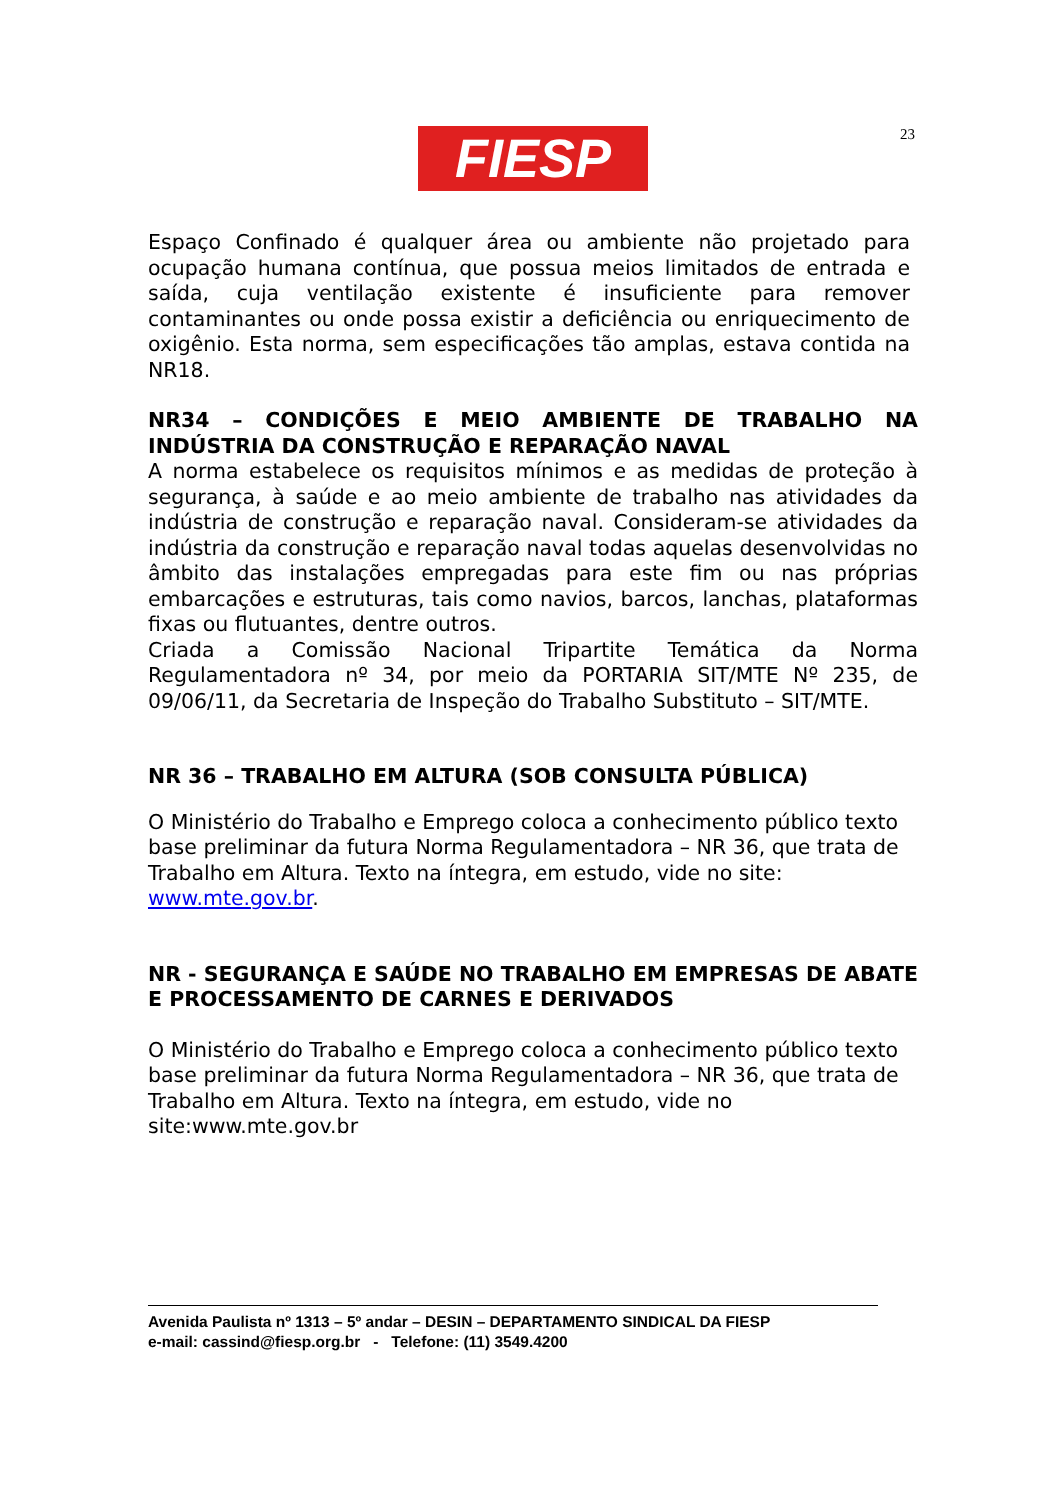FIESP 23
Espaço Confinado é qualquer área ou ambiente não projetado para ocupação humana contínua, que possua meios limitados de entrada e saída, cuja ventilação existente é insuficiente para remover contaminantes ou onde possa existir a deficiência ou enriquecimento de oxigênio. Esta norma, sem especificações tão amplas, estava contida na NR18.
NR34 – CONDIÇÕES E MEIO AMBIENTE DE TRABALHO NA INDÚSTRIA DA CONSTRUÇÃO E REPARAÇÃO NAVAL
A norma estabelece os requisitos mínimos e as medidas de proteção à segurança, à saúde e ao meio ambiente de trabalho nas atividades da indústria de construção e reparação naval. Consideram-se atividades da indústria da construção e reparação naval todas aquelas desenvolvidas no âmbito das instalações empregadas para este fim ou nas próprias embarcações e estruturas, tais como navios, barcos, lanchas, plataformas fixas ou flutuantes, dentre outros.
Criada a Comissão Nacional Tripartite Temática da Norma Regulamentadora nº 34, por meio da PORTARIA SIT/MTE Nº 235, de 09/06/11, da Secretaria de Inspeção do Trabalho Substituto – SIT/MTE.
NR 36 – TRABALHO EM ALTURA (SOB CONSULTA PÚBLICA)
O Ministério do Trabalho e Emprego coloca a conhecimento público texto base preliminar da futura Norma Regulamentadora – NR 36, que trata de Trabalho em Altura. Texto na íntegra, em estudo, vide no site: www.mte.gov.br.
NR - SEGURANÇA E SAÚDE NO TRABALHO EM EMPRESAS DE ABATE E PROCESSAMENTO DE CARNES E DERIVADOS
O Ministério do Trabalho e Emprego coloca a conhecimento público texto base preliminar da futura Norma Regulamentadora – NR 36, que trata de Trabalho em Altura. Texto na íntegra, em estudo, vide no site:www.mte.gov.br
Avenida Paulista nº 1313 – 5º andar – DESIN – DEPARTAMENTO SINDICAL DA FIESP
e-mail: cassind@fiesp.org.br - Telefone: (11) 3549.4200